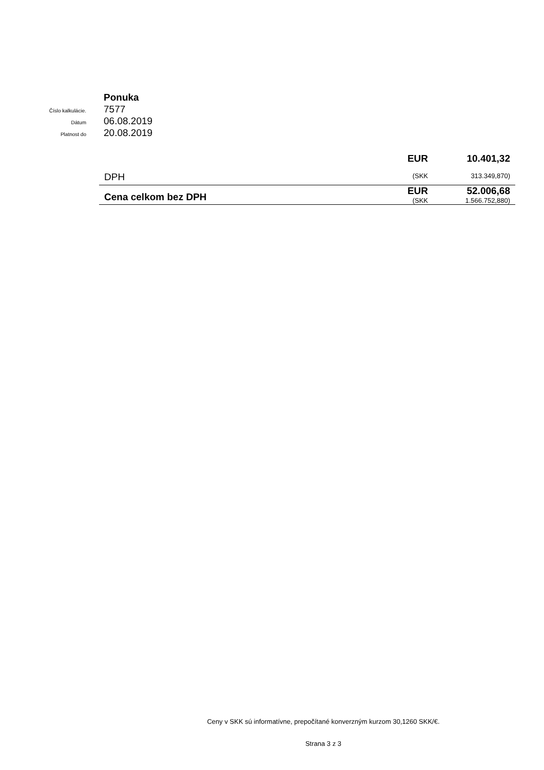Ponuka
Číslo kalkulácie.
7577
Dátum
06.08.2019
Platnost do
20.08.2019
| DPH | EUR | 10.401,32 |
| | (SKK | 313.349,870) |
| Cena celkom bez DPH | EUR | 52.006,68 |
| | (SKK | 1.566.752,880) |
Ceny v SKK sú informatívne, prepočítané konverzným kurzom 30,1260 SKK/€.
Strana 3 z 3